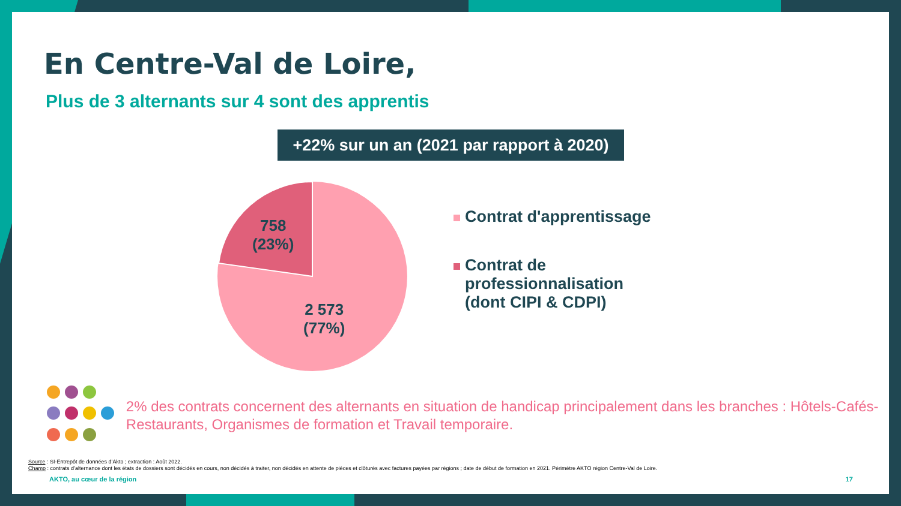En Centre-Val de Loire,
Plus de 3 alternants sur 4 sont des apprentis
+22% sur un an (2021 par rapport à 2020)
758
(23%)
2 573
(77%)
Contrat d'apprentissage
Contrat de
professionnalisation
(dont CIPI & CDPI)
2% des contrats concernent des alternants en situation de handicap principalement dans les branches : Hôtels-Cafés-Restaurants, Organismes de formation et Travail temporaire.
Source : SI-Entrepôt de données d’Akto ; extraction : Août 2022.
Champ : contrats d’alternance dont les états de dossiers sont décidés en cours, non décidés à traiter, non décidés en attente de pièces et clôturés avec factures payées par régions ; date de début de formation en 2021. Périmètre AKTO région Centre-Val de Loire.
AKTO, au cœur de la région 17